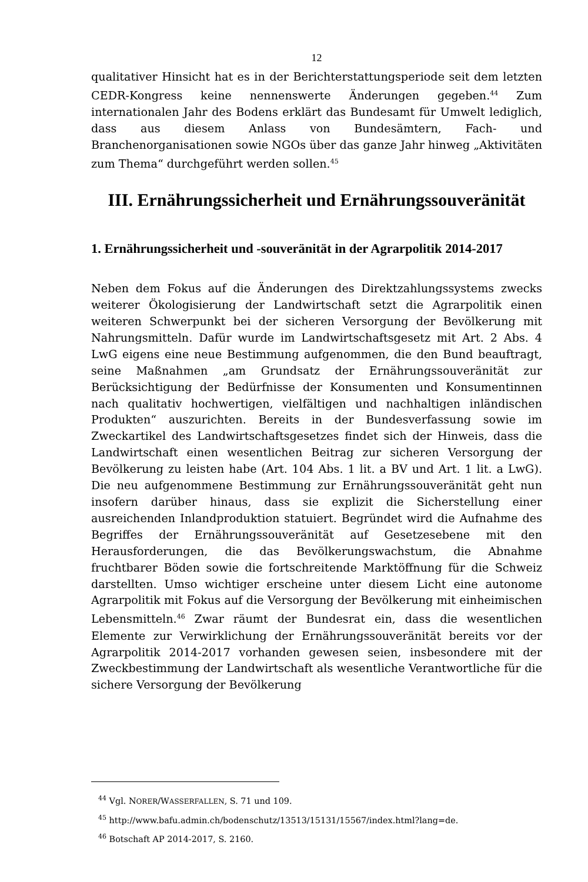12
qualitativer Hinsicht hat es in der Berichterstattungsperiode seit dem letzten CEDR-Kongress keine nennenswerte Änderungen gegeben.<sup>44</sup> Zum internationalen Jahr des Bodens erklärt das Bundesamt für Umwelt lediglich, dass aus diesem Anlass von Bundesämtern, Fach- und Branchenorganisationen sowie NGOs über das ganze Jahr hinweg „Aktivitäten zum Thema“ durchgeführt werden sollen.<sup>45</sup>
III. Ernährungssicherheit und Ernährungssouveränität
1. Ernährungssicherheit und -souveränität in der Agrarpolitik 2014-2017
Neben dem Fokus auf die Änderungen des Direktzahlungssystems zwecks weiterer Ökologisierung der Landwirtschaft setzt die Agrarpolitik einen weiteren Schwerpunkt bei der sicheren Versorgung der Bevölkerung mit Nahrungsmitteln. Dafür wurde im Landwirtschaftsgesetz mit Art. 2 Abs. 4 LwG eigens eine neue Bestimmung aufgenommen, die den Bund beauftragt, seine Maßnahmen „am Grundsatz der Ernährungssouveränität zur Berücksichtigung der Bedürfnisse der Konsumenten und Konsumentinnen nach qualitativ hochwertigen, vielfältigen und nachhaltigen inländischen Produkten“ auszurichten. Bereits in der Bundesverfassung sowie im Zweckartikel des Landwirtschaftsgesetzes findet sich der Hinweis, dass die Landwirtschaft einen wesentlichen Beitrag zur sicheren Versorgung der Bevölkerung zu leisten habe (Art. 104 Abs. 1 lit. a BV und Art. 1 lit. a LwG). Die neu aufgenommene Bestimmung zur Ernährungssouveränität geht nun insofern darüber hinaus, dass sie explizit die Sicherstellung einer ausreichenden Inlandproduktion statuiert. Begründet wird die Aufnahme des Begriffes der Ernährungssouveränität auf Gesetzesebene mit den Herausforderungen, die das Bevölkerungswachstum, die Abnahme fruchtbarer Böden sowie die fortschreitende Marktöffnung für die Schweiz darstellten. Umso wichtiger erscheine unter diesem Licht eine autonome Agrarpolitik mit Fokus auf die Versorgung der Bevölkerung mit einheimischen Lebensmitteln.<sup>46</sup> Zwar räumt der Bundesrat ein, dass die wesentlichen Elemente zur Verwirklichung der Ernährungssouveränität bereits vor der Agrarpolitik 2014-2017 vorhanden gewesen seien, insbesondere mit der Zweckbestimmung der Landwirtschaft als wesentliche Verantwortliche für die sichere Versorgung der Bevölkerung
<sup>44</sup> Vgl. NORER/WASSERFALLEN, S. 71 und 109.
<sup>45</sup> http://www.bafu.admin.ch/bodenschutz/13513/15131/15567/index.html?lang=de.
<sup>46</sup> Botschaft AP 2014-2017, S. 2160.